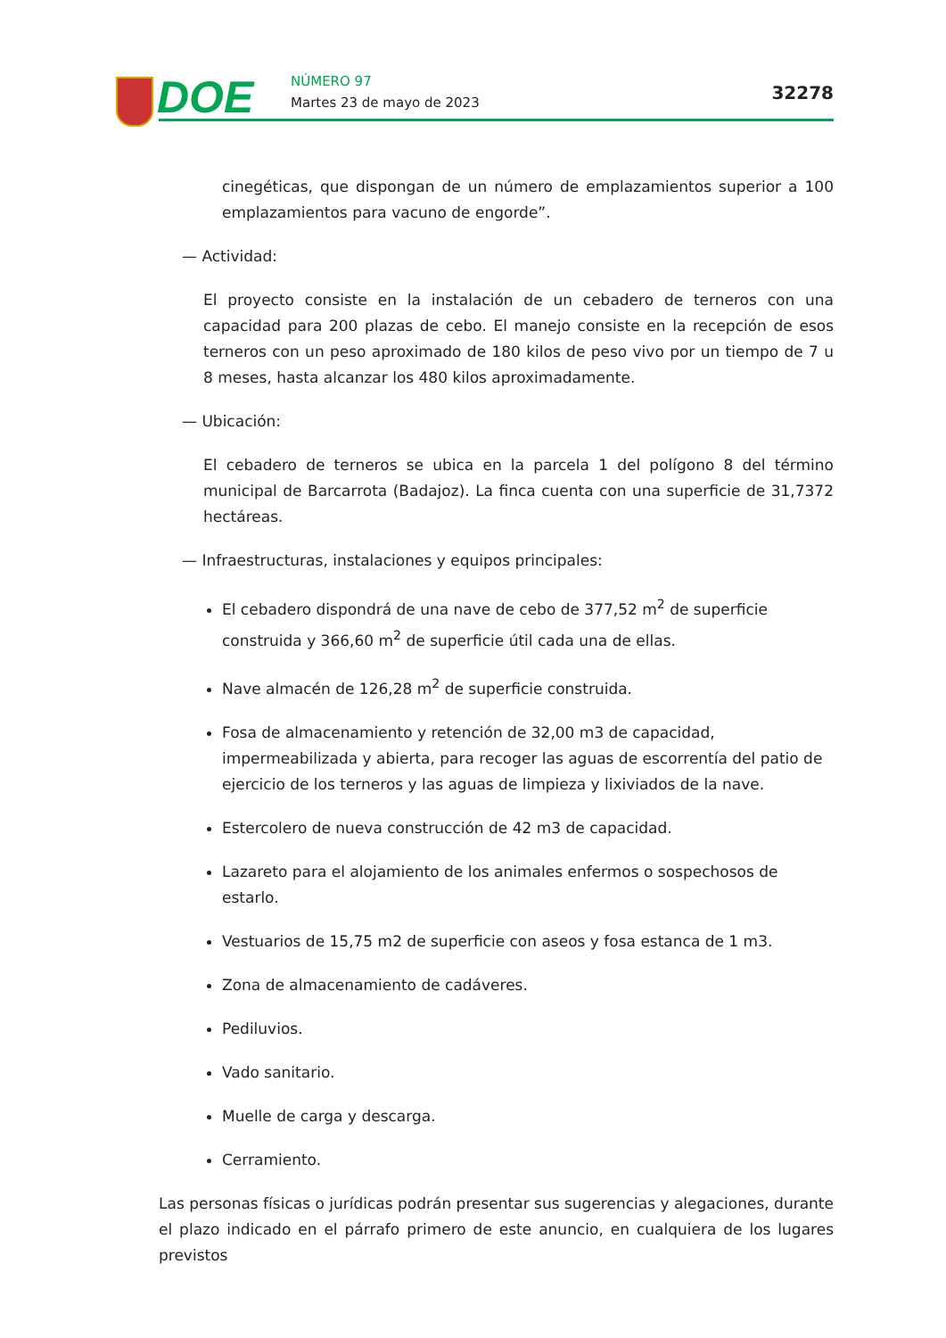DOE NÚMERO 97
Martes 23 de mayo de 2023 32278
cinegéticas, que dispongan de un número de emplazamientos superior a 100 emplazamientos para vacuno de engorde”.
— Actividad:
El proyecto consiste en la instalación de un cebadero de terneros con una capacidad para 200 plazas de cebo. El manejo consiste en la recepción de esos terneros con un peso aproximado de 180 kilos de peso vivo por un tiempo de 7 u 8 meses, hasta alcanzar los 480 kilos aproximadamente.
— Ubicación:
El cebadero de terneros se ubica en la parcela 1 del polígono 8 del término municipal de Barcarrota (Badajoz). La finca cuenta con una superficie de 31,7372 hectáreas.
— Infraestructuras, instalaciones y equipos principales:
El cebadero dispondrá de una nave de cebo de 377,52 m<sup>2</sup> de superficie construida y 366,60 m<sup>2</sup> de superficie útil cada una de ellas.
Nave almacén de 126,28 m<sup>2</sup> de superficie construida.
Fosa de almacenamiento y retención de 32,00 m3 de capacidad, impermeabilizada y abierta, para recoger las aguas de escorrentía del patio de ejercicio de los terneros y las aguas de limpieza y lixiviados de la nave.
Estercolero de nueva construcción de 42 m3 de capacidad.
Lazareto para el alojamiento de los animales enfermos o sospechosos de estarlo.
Vestuarios de 15,75 m2 de superficie con aseos y fosa estanca de 1 m3.
Zona de almacenamiento de cadáveres.
Pediluvios.
Vado sanitario.
Muelle de carga y descarga.
Cerramiento.
Las personas físicas o jurídicas podrán presentar sus sugerencias y alegaciones, durante el plazo indicado en el párrafo primero de este anuncio, en cualquiera de los lugares previstos